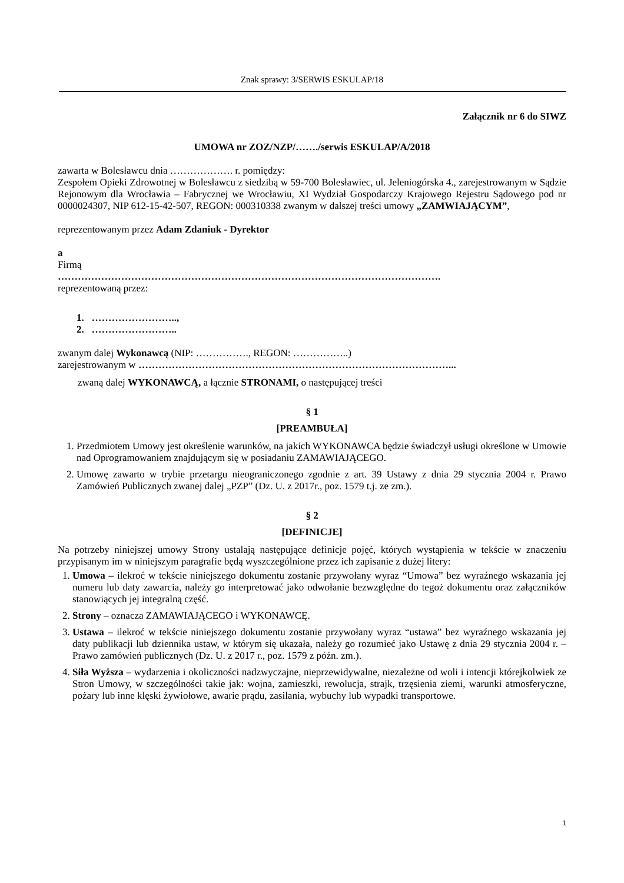Znak sprawy: 3/SERWIS ESKULAP/18
Załącznik nr 6 do SIWZ
UMOWA nr ZOZ/NZP/……./serwis ESKULAP/A/2018
zawarta w Bolesławcu dnia ………………. r. pomiędzy:
Zespołem Opieki Zdrowotnej w Bolesławcu z siedzibą w 59-700 Bolesławiec, ul. Jeleniogórska 4., zarejestrowanym w Sądzie Rejonowym dla Wrocławia – Fabrycznej we Wrocławiu, XI Wydział Gospodarczy Krajowego Rejestru Sądowego pod nr 0000024307, NIP 612-15-42-507, REGON: 000310338 zwanym w dalszej treści umowy „ZAMWIAJĄCYM”,
reprezentowanym przez Adam Zdaniuk - Dyrektor
a
Firmą
…………………………………………………………………………………………………….
reprezentowaną przez:
1. ……………………..,
2. ……………………..
zwanym dalej Wykonawcą (NIP: ……………., REGON: ……………..)
zarejestrowanym w …………………………………………………………………………………...
zwaną dalej WYKONAWCĄ, a łącznie STRONAMI, o następującej treści
§ 1
[PREAMBUŁA]
1. Przedmiotem Umowy jest określenie warunków, na jakich WYKONAWCA będzie świadczył usługi określone w Umowie nad Oprogramowaniem znajdującym się w posiadaniu ZAMAWIAJĄCEGO.
2. Umowę zawarto w trybie przetargu nieograniczonego zgodnie z art. 39 Ustawy z dnia 29 stycznia 2004 r. Prawo Zamówień Publicznych zwanej dalej „PZP” (Dz. U. z 2017r., poz. 1579 t.j. ze zm.).
§ 2
[DEFINICJE]
Na potrzeby niniejszej umowy Strony ustalają następujące definicje pojęć, których wystąpienia w tekście w znaczeniu przypisanym im w niniejszym paragrafie będą wyszczególnione przez ich zapisanie z dużej litery:
1. Umowa – ilekroć w tekście niniejszego dokumentu zostanie przywołany wyraz “Umowa” bez wyraźnego wskazania jej numeru lub daty zawarcia, należy go interpretować jako odwołanie bezwzględne do tegoż dokumentu oraz załączników stanowiących jej integralną część.
2. Strony – oznacza ZAMAWIAJĄCEGO i WYKONAWCĘ.
3. Ustawa – ilekroć w tekście niniejszego dokumentu zostanie przywołany wyraz “ustawa” bez wyraźnego wskazania jej daty publikacji lub dziennika ustaw, w którym się ukazała, należy go rozumieć jako Ustawę z dnia 29 stycznia 2004 r. – Prawo zamówień publicznych (Dz. U. z 2017 r., poz. 1579 z późn. zm.).
4. Siła Wyższa – wydarzenia i okoliczności nadzwyczajne, nieprzewidywalne, niezależne od woli i intencji którejkolwiek ze Stron Umowy, w szczególności takie jak: wojna, zamieszki, rewolucja, strajk, trzęsienia ziemi, warunki atmosferyczne, pożary lub inne klęski żywiołowe, awarie prądu, zasilania, wybuchy lub wypadki transportowe.
1